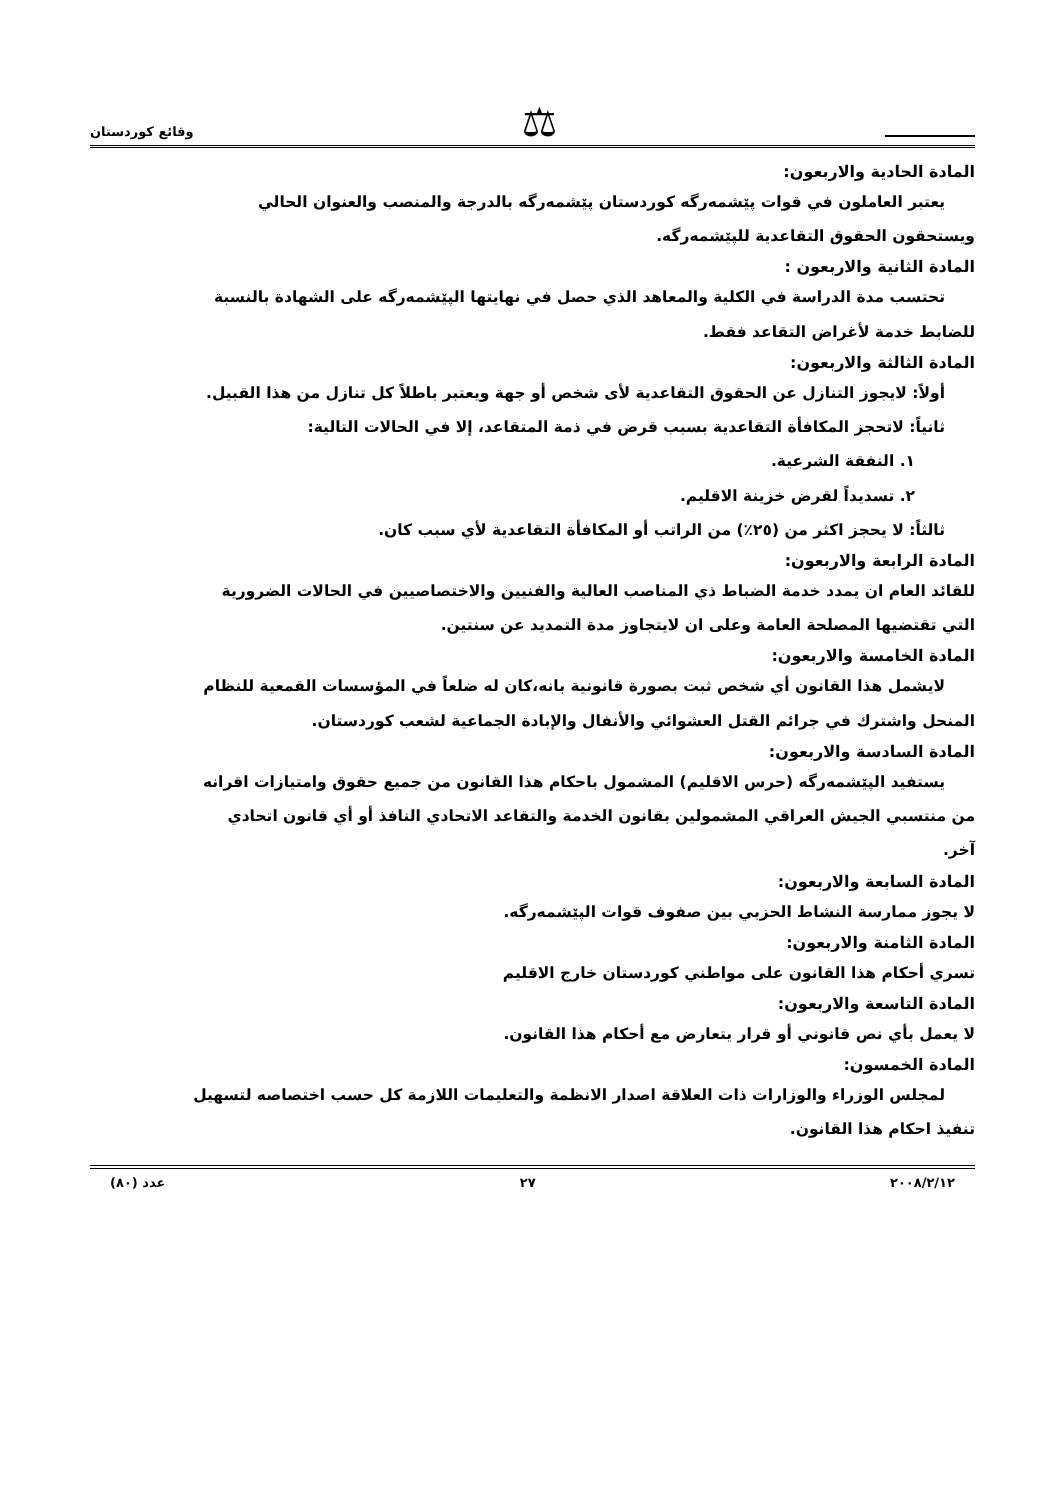⚖
وقائع كوردستان
المادة الحادية والاربعون:
يعتبر العاملون في قوات پێشمەرگە كوردستان پێشمەرگە بالدرجة والمنصب والعنوان الحالي
ويستحقون الحقوق التقاعدية للپێشمەرگە.
المادة الثانية والاربعون :
تحتسب مدة الدراسة في الكلية والمعاهد الذي حصل في نهايتها الپێشمەرگە على الشهادة بالنسبة
للضابط خدمة لأغراض التقاعد فقط.
المادة الثالثة والاربعون:
أولاً: لايجوز التنازل عن الحقوق التقاعدية لأى شخص أو جهة ويعتبر باطلاً كل تنازل من هذا القبيل.
ثانياً: لاتحجز المكافأة التقاعدية بسبب قرض في ذمة المتقاعد، إلا في الحالات التالية:
١. النفقة الشرعية.
٢. تسديداً لقرض خزينة الاقليم.
ثالثاً: لا يحجز اكثر من (٢٥٪) من الراتب أو المكافأة التقاعدية لأي سبب كان.
المادة الرابعة والاربعون:
للقائد العام ان يمدد خدمة الضباط ذي المناصب العالية والفنيين والاختصاصيين في الحالات الضرورية
التي تقتضيها المصلحة العامة وعلى ان لايتجاوز مدة التمديد عن سنتين.
المادة الخامسة والاربعون:
لايشمل هذا القانون أي شخص ثبت بصورة قانونية بانه،كان له ضلعاً في المؤسسات القمعية للنظام
المنحل واشترك في جرائم القتل العشوائي والأنفال والإبادة الجماعية لشعب كوردستان.
المادة السادسة والاربعون:
يستفيد الپێشمەرگە (حرس الاقليم) المشمول باحكام هذا القانون من جميع حقوق وامتيازات اقرانه
من منتسبي الجيش العراقي المشمولين بقانون الخدمة والتقاعد الاتحادي النافذ أو أي قانون اتحادي
آخر.
المادة السابعة والاربعون:
لا يجوز ممارسة النشاط الحزبي بين صفوف قوات الپێشمەرگە.
المادة الثامنة والاربعون:
تسري أحكام هذا القانون على مواطني كوردستان خارج الاقليم
المادة التاسعة والاربعون:
لا يعمل بأي نص قانوني أو قرار يتعارض مع أحكام هذا القانون.
المادة الخمسون:
لمجلس الوزراء والوزارات ذات العلاقة اصدار الانظمة والتعليمات اللازمة كل حسب اختصاصه لتسهيل
تنفيذ احكام هذا القانون.
٢٠٠٨/٢/١٢ ٢٧ عدد (٨٠)